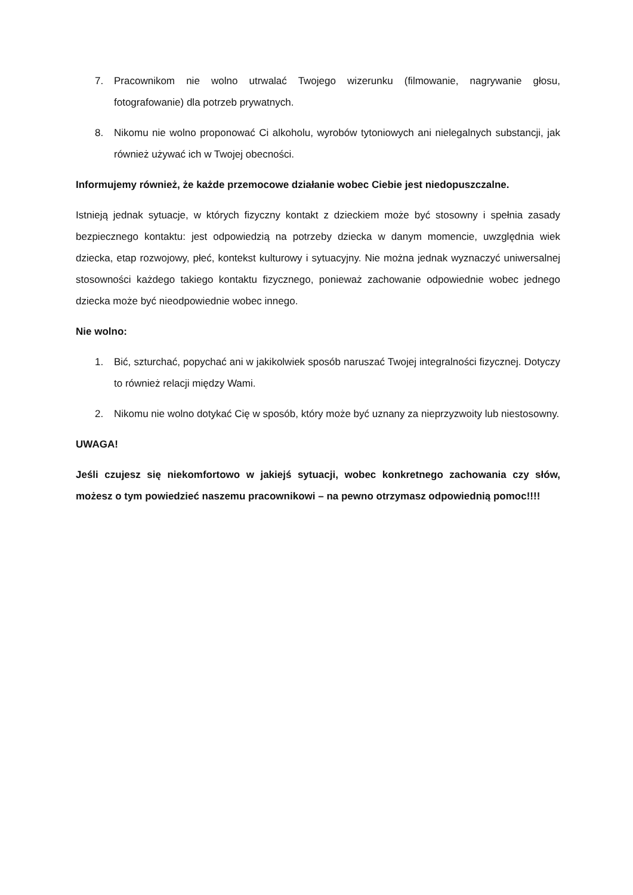7. Pracownikom nie wolno utrwalać Twojego wizerunku (filmowanie, nagrywanie głosu, fotografowanie) dla potrzeb prywatnych.
8. Nikomu nie wolno proponować Ci alkoholu, wyrobów tytoniowych ani nielegalnych substancji, jak również używać ich w Twojej obecności.
Informujemy również, że każde przemocowe działanie wobec Ciebie jest niedopuszczalne.
Istnieją jednak sytuacje, w których fizyczny kontakt z dzieckiem może być stosowny i spełnia zasady bezpiecznego kontaktu: jest odpowiedzią na potrzeby dziecka w danym momencie, uwzględnia wiek dziecka, etap rozwojowy, płeć, kontekst kulturowy i sytuacyjny. Nie można jednak wyznaczyć uniwersalnej stosowności każdego takiego kontaktu fizycznego, ponieważ zachowanie odpowiednie wobec jednego dziecka może być nieodpowiednie wobec innego.
Nie wolno:
1. Bić, szturchać, popychać ani w jakikolwiek sposób naruszać Twojej integralności fizycznej. Dotyczy to również relacji między Wami.
2. Nikomu nie wolno dotykać Cię w sposób, który może być uznany za nieprzyzwoity lub niestosowny.
UWAGA!
Jeśli czujesz się niekomfortowo w jakiejś sytuacji, wobec konkretnego zachowania czy słów, możesz o tym powiedzieć naszemu pracownikowi – na pewno otrzymasz odpowiednią pomoc!!!!